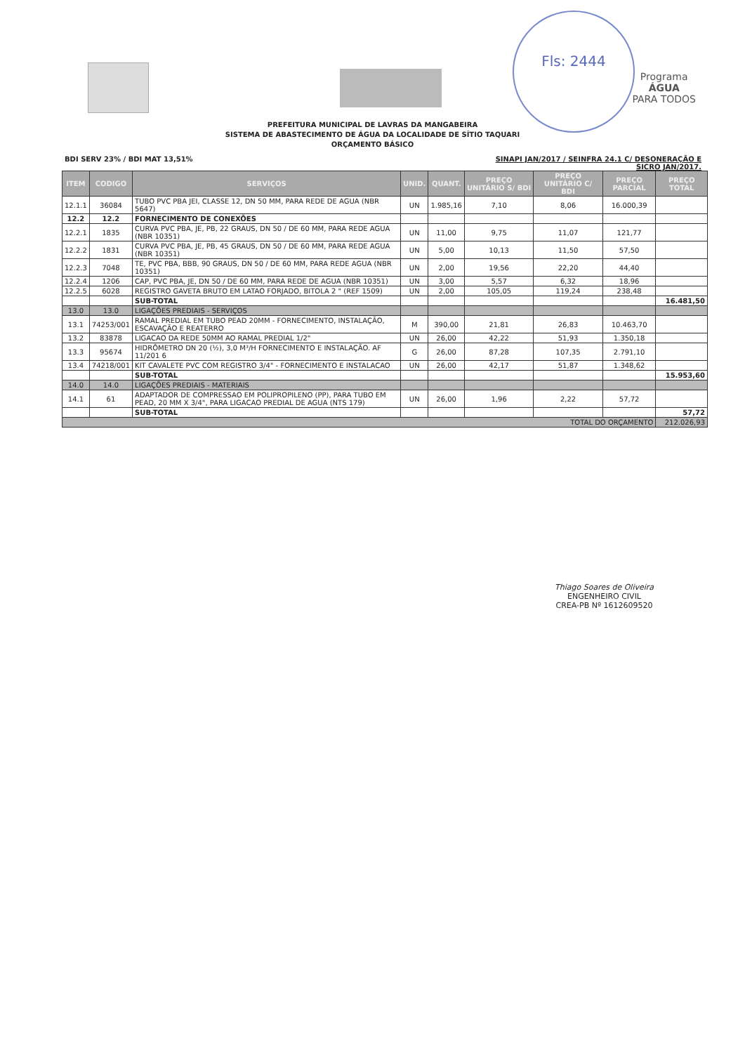Programa
ÁGUA
PARA TODOS
Fls: 2444
PREFEITURA MUNICIPAL DE LAVRAS DA MANGABEIRA
SISTEMA DE ABASTECIMENTO DE ÁGUA DA LOCALIDADE DE SÍTIO TAQUARI
ORÇAMENTO BÁSICO
BDI SERV 23% / BDI MAT 13,51% SINAPI JAN/2017 / SEINFRA 24.1 C/ DESONERAÇÃO E
SICRO JAN/2017.
| ITEM | CODIGO | SERVIÇOS | UNID. | QUANT. | PREÇO UNITÁRIO S/ BDI | PREÇO UNITÁRIO C/ BDI | PREÇO PARCIAL | PREÇO TOTAL |
| --- | --- | --- | --- | --- | --- | --- | --- | --- |
| 12.1.1 | 36084 | TUBO PVC PBA JEI, CLASSE 12, DN 50 MM, PARA REDE DE AGUA (NBR 5647) | UN | 1.985,16 | 7,10 | 8,06 | 16.000,39 | |
| 12.2 | 12.2 | FORNECIMENTO DE CONEXÕES | | | | | | |
| 12.2.1 | 1835 | CURVA PVC PBA, JE, PB, 22 GRAUS, DN 50 / DE 60 MM, PARA REDE AGUA (NBR 10351) | UN | 11,00 | 9,75 | 11,07 | 121,77 | |
| 12.2.2 | 1831 | CURVA PVC PBA, JE, PB, 45 GRAUS, DN 50 / DE 60 MM, PARA REDE AGUA (NBR 10351) | UN | 5,00 | 10,13 | 11,50 | 57,50 | |
| 12.2.3 | 7048 | TE, PVC PBA, BBB, 90 GRAUS, DN 50 / DE 60 MM, PARA REDE AGUA (NBR 10351) | UN | 2,00 | 19,56 | 22,20 | 44,40 | |
| 12.2.4 | 1206 | CAP, PVC PBA, JE, DN 50 / DE 60 MM, PARA REDE DE AGUA (NBR 10351) | UN | 3,00 | 5,57 | 6,32 | 18,96 | |
| 12.2.5 | 6028 | REGISTRO GAVETA BRUTO EM LATAO FORJADO, BITOLA 2 " (REF 1509) | UN | 2,00 | 105,05 | 119,24 | 238,48 | |
| | | SUB-TOTAL | | | | | | 16.481,50 |
| 13.0 | 13.0 | LIGAÇÕES PREDIAIS - SERVIÇOS | | | | | | |
| 13.1 | 74253/001 | RAMAL PREDIAL EM TUBO PEAD 20MM - FORNECIMENTO, INSTALAÇÃO, ESCAVAÇÃO E REATERRO | M | 390,00 | 21,81 | 26,83 | 10.463,70 | |
| 13.2 | 83878 | LIGACAO DA REDE 50MM AO RAMAL PREDIAL 1/2" | UN | 26,00 | 42,22 | 51,93 | 1.350,18 | |
| 13.3 | 95674 | HIDRÔMETRO DN 20 (½), 3,0 M³/H FORNECIMENTO E INSTALAÇÃO. AF 11/201 6 | G | 26,00 | 87,28 | 107,35 | 2.791,10 | |
| 13.4 | 74218/001 | KIT CAVALETE PVC COM REGISTRO 3/4" - FORNECIMENTO E INSTALACAO | UN | 26,00 | 42,17 | 51,87 | 1.348,62 | |
| | | SUB-TOTAL | | | | | | 15.953,60 |
| 14.0 | 14.0 | LIGAÇÕES PREDIAIS - MATERIAIS | | | | | | |
| 14.1 | 61 | ADAPTADOR DE COMPRESSAO EM POLIPROPILENO (PP), PARA TUBO EM PEAD, 20 MM X 3/4", PARA LIGACAO PREDIAL DE AGUA (NTS 179) | UN | 26,00 | 1,96 | 2,22 | 57,72 | |
| | | SUB-TOTAL | | | | | | 57,72 |
| TOTAL DO ORÇAMENTO | | | | | | | | 212.026,93 |
Thiago Soares de Oliveira
ENGENHEIRO CIVIL
CREA-PB Nº 1612609520